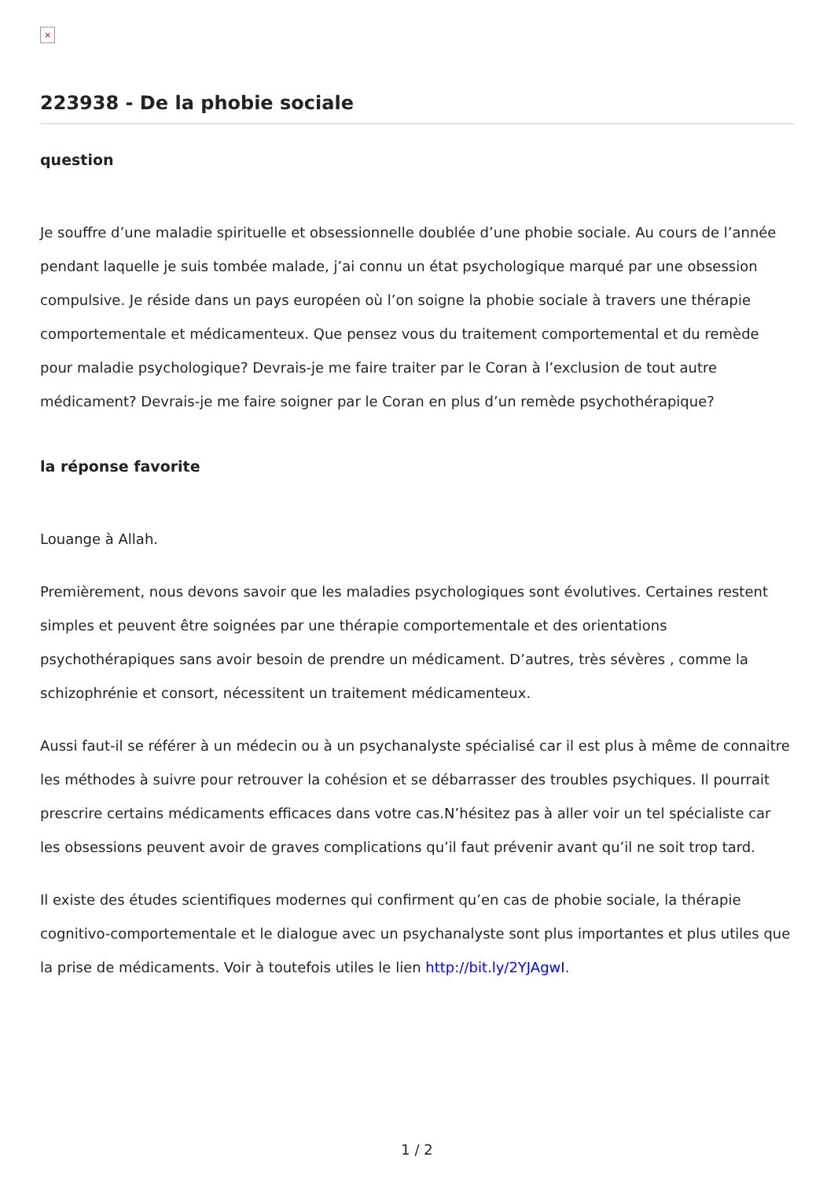×
223938 - De la phobie sociale
question
Je souffre d’une maladie spirituelle et obsessionnelle doublée d’une phobie sociale. Au cours de l’année pendant laquelle je suis tombée malade, j’ai connu un état psychologique marqué par une obsession compulsive. Je réside dans un pays européen où l’on soigne la phobie sociale à travers une thérapie comportementale et médicamenteux. Que pensez vous du traitement comportemental et du remède pour maladie psychologique? Devrais-je me faire traiter par le Coran à l’exclusion de tout autre médicament? Devrais-je me faire soigner par le Coran en plus d’un remède psychothérapique?
la réponse favorite
Louange à Allah.
Premièrement, nous devons savoir que les maladies psychologiques sont évolutives. Certaines restent simples et peuvent être soignées par une thérapie comportementale et des orientations psychothérapiques sans avoir besoin de prendre un médicament. D’autres, très sévères , comme la schizophrénie et consort, nécessitent un traitement médicamenteux.
Aussi faut-il se référer à un médecin ou à un psychanalyste spécialisé car il est plus à même de connaitre les méthodes à suivre pour retrouver la cohésion et se débarrasser des troubles psychiques. Il pourrait prescrire certains médicaments efficaces dans votre cas.N’hésitez pas à aller voir un tel spécialiste car les obsessions peuvent avoir de graves complications qu’il faut prévenir avant qu’il ne soit trop tard.
Il existe des études scientifiques modernes qui confirment qu’en cas de phobie sociale, la thérapie cognitivo-comportementale et le dialogue avec un psychanalyste sont plus importantes et plus utiles que la prise de médicaments. Voir à toutefois utiles le lien http://bit.ly/2YJAgwI.
1 / 2